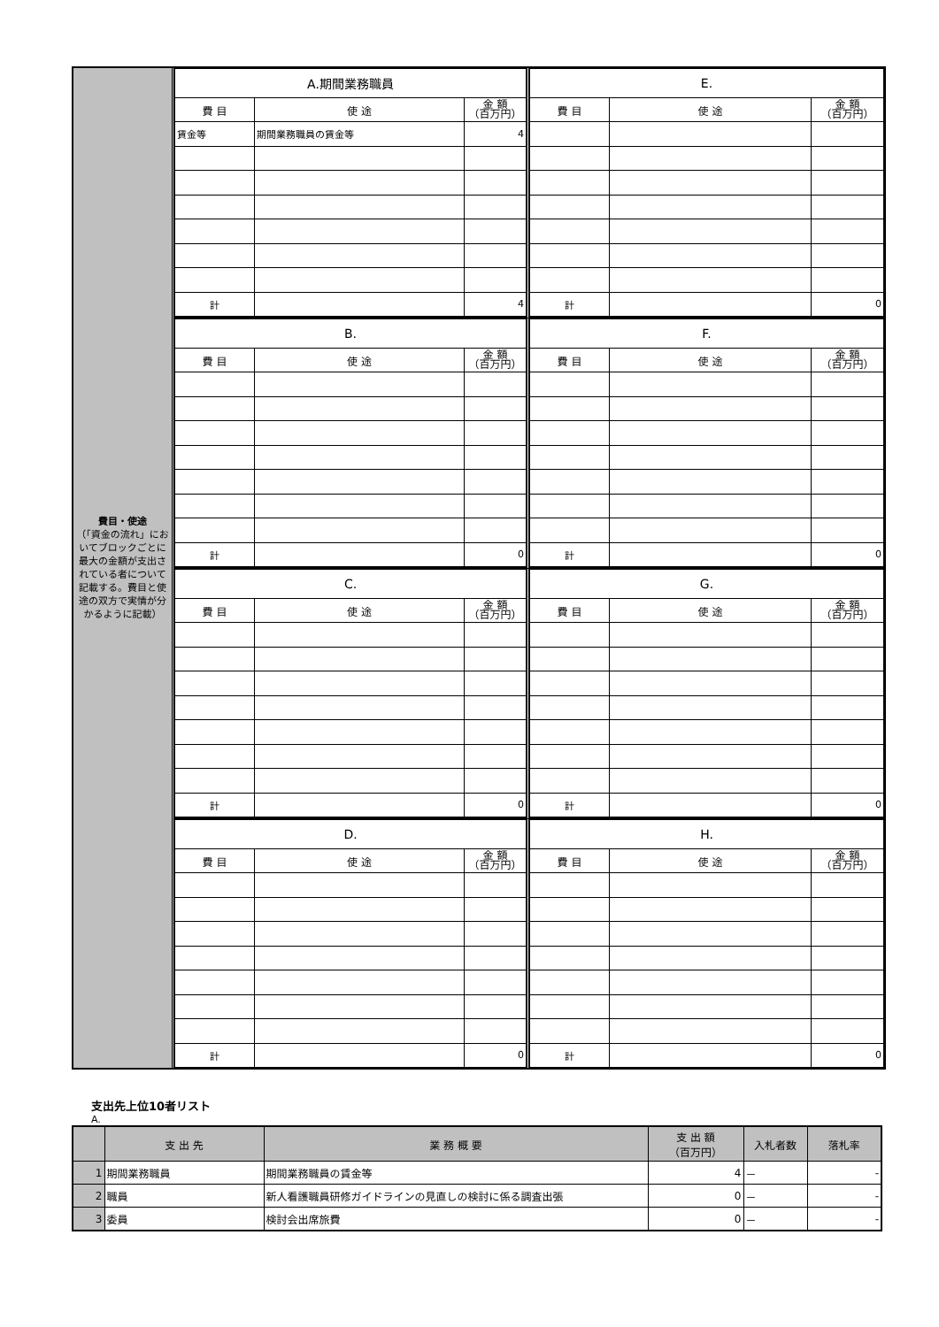費目・使途
（「資金の流れ」においてブロックごとに最大の金額が支出されている者について記載する。費目と使途の双方で実情が分かるように記載）
| A.期間業務職員 | | |
| 費 目 | 使 途 | 金 額 （百万円） |
| 賃金等 | 期間業務職員の賃金等 | 4 |
| 計 | | 4 |
| E. | | |
| 費 目 | 使 途 | 金 額 （百万円） |
| 計 | | 0 |
| B. | | |
| 費 目 | 使 途 | 金 額 （百万円） |
| 計 | | 0 |
| F. | | |
| 費 目 | 使 途 | 金 額 （百万円） |
| 計 | | 0 |
| C. | | |
| 費 目 | 使 途 | 金 額 （百万円） |
| 計 | | 0 |
| G. | | |
| 費 目 | 使 途 | 金 額 （百万円） |
| 計 | | 0 |
| D. | | |
| 費 目 | 使 途 | 金 額 （百万円） |
| 計 | | 0 |
| H. | | |
| 費 目 | 使 途 | 金 額 （百万円） |
| 計 | | 0 |
支出先上位10者リスト
A.
| | 支 出 先 | 業 務 概 要 | 支 出 額 （百万円） | 入札者数 | 落札率 |
| --- | --- | --- | --- | --- | --- |
| 1 | 期間業務職員 | 期間業務職員の賃金等 | 4 | － | - |
| 2 | 職員 | 新人看護職員研修ガイドラインの見直しの検討に係る調査出張 | 0 | － | - |
| 3 | 委員 | 検討会出席旅費 | 0 | － | - |